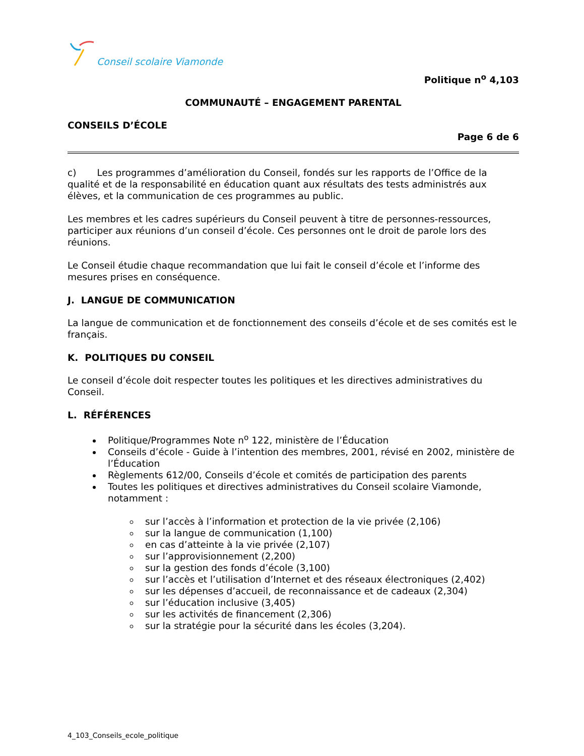Conseil scolaire Viamonde
Politique n<sup>o</sup> 4,103
COMMUNAUTÉ – ENGAGEMENT PARENTAL
CONSEILS D’ÉCOLE
Page 6 de 6
c) Les programmes d’amélioration du Conseil, fondés sur les rapports de l’Office de la qualité et de la responsabilité en éducation quant aux résultats des tests administrés aux élèves, et la communication de ces programmes au public.
Les membres et les cadres supérieurs du Conseil peuvent à titre de personnes-ressources, participer aux réunions d’un conseil d’école. Ces personnes ont le droit de parole lors des réunions.
Le Conseil étudie chaque recommandation que lui fait le conseil d’école et l’informe des mesures prises en conséquence.
J. LANGUE DE COMMUNICATION
La langue de communication et de fonctionnement des conseils d’école et de ses comités est le français.
K. POLITIQUES DU CONSEIL
Le conseil d’école doit respecter toutes les politiques et les directives administratives du Conseil.
L. RÉFÉRENCES
Politique/Programmes Note n<sup>o</sup> 122, ministère de l’Éducation
Conseils d’école - Guide à l’intention des membres, 2001, révisé en 2002, ministère de l’Éducation
Règlements 612/00, Conseils d’école et comités de participation des parents
Toutes les politiques et directives administratives du Conseil scolaire Viamonde, notamment :
sur l’accès à l’information et protection de la vie privée (2,106)
sur la langue de communication (1,100)
en cas d’atteinte à la vie privée (2,107)
sur l’approvisionnement (2,200)
sur la gestion des fonds d’école (3,100)
sur l’accès et l’utilisation d’Internet et des réseaux électroniques (2,402)
sur les dépenses d’accueil, de reconnaissance et de cadeaux (2,304)
sur l’éducation inclusive (3,405)
sur les activités de financement (2,306)
sur la stratégie pour la sécurité dans les écoles (3,204).
4_103_Conseils_ecole_politique